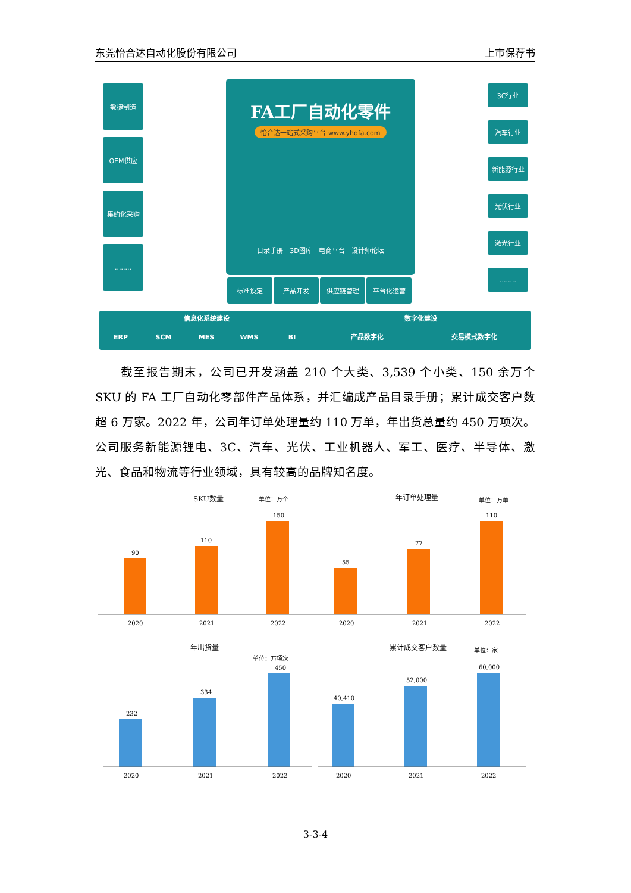东莞怡合达自动化股份有限公司 上市保荐书
敏捷制造
OEM供应
集约化采购
........
FA工厂自动化零件
怡合达一站式采购平台 www.yhdfa.com
目录手册　3D图库　电商平台　设计师论坛
标准设定 产品开发 供应链管理 平台化运营
3C行业
汽车行业
新能源行业
光伏行业
激光行业
........
信息化系统建设 数字化建设
ERP SCM MES WMS BI 产品数字化 交易模式数字化
　　截至报告期末，公司已开发涵盖 210 个大类、3,539 个小类、150 余万个 SKU 的 FA 工厂自动化零部件产品体系，并汇编成产品目录手册；累计成交客户数超 6 万家。2022 年，公司年订单处理量约 110 万单，年出货总量约 450 万项次。公司服务新能源锂电、3C、汽车、光伏、工业机器人、军工、医疗、半导体、激光、食品和物流等行业领域，具有较高的品牌知名度。
SKU数量
单位：万个
90
110
150
2020
2021
2022
年订单处理量
单位：万单
55
77
110
2020
2021
2022
年出货量
单位：万项次
232
334
450
2020
2021
2022
累计成交客户数量
单位：家
40,410
52,000
60,000
2020
2021
2022
3-3-4